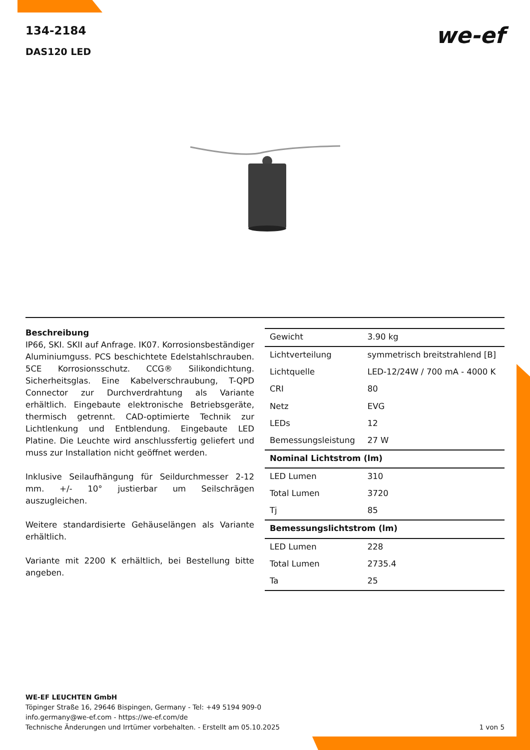134-2184
DAS120 LED
we-ef
Beschreibung
IP66, SKI. SKII auf Anfrage. IK07. Korrosionsbeständiger Aluminiumguss. PCS beschichtete Edelstahlschrauben. 5CE Korrosionsschutz. CCG® Silikondichtung. Sicherheitsglas. Eine Kabelverschraubung, T-QPD Connector zur Durchverdrahtung als Variante erhältlich. Eingebaute elektronische Betriebsgeräte, thermisch getrennt. CAD-optimierte Technik zur Lichtlenkung und Entblendung. Eingebaute LED Platine. Die Leuchte wird anschlussfertig geliefert und muss zur Installation nicht geöffnet werden.
Inklusive Seilaufhängung für Seildurchmesser 2-12 mm. +/- 10° justierbar um Seilschrägen auszugleichen.
Weitere standardisierte Gehäuselängen als Variante erhältlich.
Variante mit 2200 K erhältlich, bei Bestellung bitte angeben.
| Gewicht | 3.90 kg |
| Lichtverteilung | symmetrisch breitstrahlend [B] |
| Lichtquelle | LED-12/24W / 700 mA - 4000 K |
| CRI | 80 |
| Netz | EVG |
| LEDs | 12 |
| Bemessungsleistung | 27 W |
| Nominal Lichtstrom (lm) | |
| LED Lumen | 310 |
| Total Lumen | 3720 |
| Tj | 85 |
| Bemessungslichtstrom (lm) | |
| LED Lumen | 228 |
| Total Lumen | 2735.4 |
| Ta | 25 |
WE-EF LEUCHTEN GmbH
Töpinger Straße 16, 29646 Bispingen, Germany - Tel: +49 5194 909-0
info.germany@we-ef.com - https://we-ef.com/de
Technische Änderungen und Irrtümer vorbehalten. - Erstellt am 05.10.2025 1 von 5